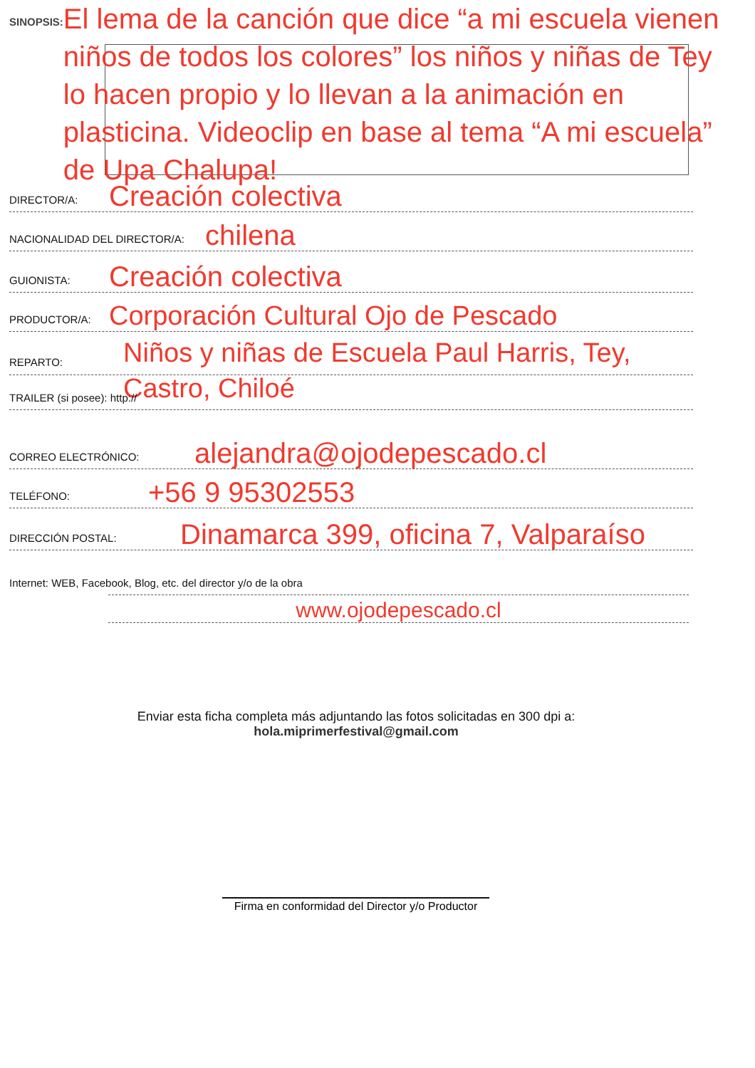SINOPSIS:
El lema de la canción que dice “a mi escuela vienen niños de todos los colores” los niños y niñas de Tey lo hacen propio y lo llevan a la animación en plasticina. Videoclip en base al tema “A mi escuela” de Upa Chalupa!
DIRECTOR/A: Creación colectiva
NACIONALIDAD DEL DIRECTOR/A: chilena
GUIONISTA: Creación colectiva
PRODUCTOR/A: Corporación Cultural Ojo de Pescado
REPARTO: Niños y niñas de Escuela Paul Harris, Tey, Castro, Chiloé
TRAILER (si posee): http://
CORREO ELECTRÓNICO: alejandra@ojodepescado.cl
TELÉFONO: +56 9 95302553
DIRECCIÓN POSTAL: Dinamarca 399, oficina 7, Valparaíso
Internet: WEB, Facebook, Blog, etc. del director y/o de la obra
www.ojodepescado.cl
Enviar esta ficha completa más adjuntando las fotos solicitadas en 300 dpi a:
hola.miprimerfestival@gmail.com
Firma en conformidad del Director y/o Productor